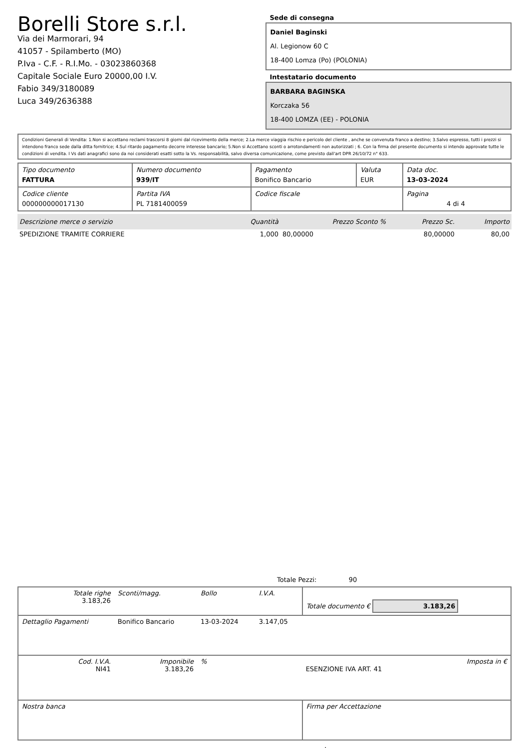Borelli Store s.r.l.
Via dei Marmorari, 94
41057 - Spilamberto (MO)
P.Iva - C.F. - R.I.Mo. - 03023860368
Capitale Sociale Euro 20000,00 I.V.
Fabio 349/3180089
Luca 349/2636388
Sede di consegna
Daniel Baginski
Al. Legionow 60 C
18-400 Lomza (Po) (POLONIA)
Intestatario documento
BARBARA BAGINSKA
Korczaka 56
18-400 LOMZA (EE) - POLONIA
Condizioni Generali di Vendita: 1.Non si accettano reclami trascorsi 8 giorni dal ricevimento della merce; 2.La merce viaggia rischio e pericolo del cliente , anche se convenuta franco a destino; 3.Salvo espresso, tutti i prezzi si intendono franco sede dalla ditta fornitrice; 4.Sul ritardo pagamento decorre interesse bancario; 5.Non si Accettano sconti o arrotondamenti non autorizzati ; 6. Con la firma del presente documento si intendo approvate tutte le condizioni di vendita. I Vs dati anagrafici sono da noi considerati esatti sotto la Vs. responsabilità, salvo diversa comunicazione, come previsto dall'art DPR 26/10/72 n° 633.
| Tipo documento FATTURA | Numero documento 939/IT | Pagamento Bonifico Bancario | Valuta EUR | Data doc. 13-03-2024 |
| Codice cliente 000000000017130 | Partita IVA PL 7181400059 | Codice fiscale | | Pagina 4 di 4 |
| Descrizione merce o servizio | Quantità | Prezzo Sconto % | Prezzo Sc. | Importo |
| --- | --- | --- | --- | --- |
| SPEDIZIONE TRAMITE CORRIERE | 1,000 | 80,00000 | 80,00000 | 80,00 |
Totale Pezzi: 90
| Totale righe 3.183,26 | Sconti/magg. | Bollo | I.V.A. | Totale documento € 3.183,26 | |
| Dettaglio Pagamenti | Bonifico Bancario | 13-03-2024 | 3.147,05 | | |
| Cod. I.V.A. NI41 | Imponibile 3.183,26 | % | | ESENZIONE IVA ART. 41 | Imposta in € |
| Nostra banca | | | | Firma per Accettazione | |
: